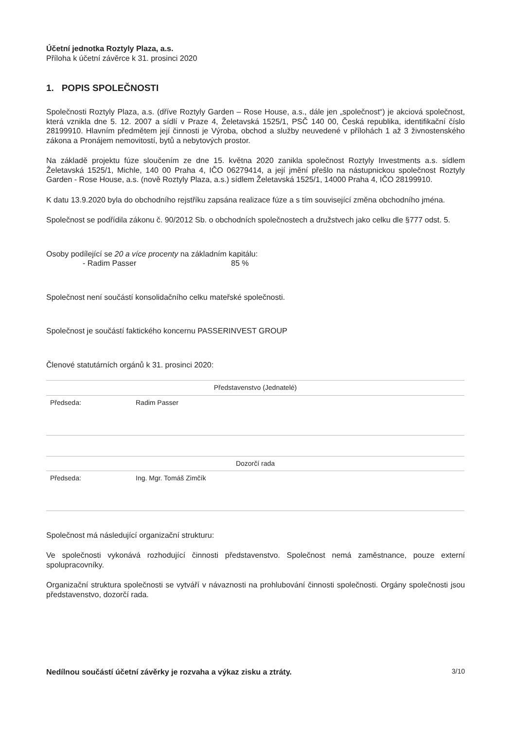Účetní jednotka Roztyly Plaza, a.s.
Příloha k účetní závěrce k 31. prosinci 2020
1. POPIS SPOLEČNOSTI
Společnosti Roztyly Plaza, a.s. (dříve Roztyly Garden – Rose House, a.s., dále jen „společnost“) je akciová společnost, která vznikla dne 5. 12. 2007 a sídlí v Praze 4, Želetavská 1525/1, PSČ 140 00, Česká republika, identifikační číslo 28199910. Hlavním předmětem její činnosti je Výroba, obchod a služby neuvedené v přílohách 1 až 3 živnostenského zákona a Pronájem nemovitostí, bytů a nebytových prostor.
Na základě projektu fúze sloučením ze dne 15. května 2020 zanikla společnost Roztyly Investments a.s. sídlem Želetavská 1525/1, Michle, 140 00 Praha 4, IČO 06279414, a její jmění přešlo na nástupnickou společnost Roztyly Garden - Rose House, a.s. (nově Roztyly Plaza, a.s.) sídlem Želetavská 1525/1, 14000 Praha 4, IČO 28199910.
K datu 13.9.2020 byla do obchodního rejstříku zapsána realizace fúze a s tím související změna obchodního jména.
Společnost se podřídila zákonu č. 90/2012 Sb. o obchodních společnostech a družstvech jako celku dle §777 odst. 5.
Osoby podílející se 20 a více procenty na základním kapitálu:
- Radim Passer 85 %
Společnost není součástí konsolidačního celku mateřské společnosti.
Společnost je součástí faktického koncernu PASSERINVEST GROUP
Členové statutárních orgánů k 31. prosinci 2020:
| Představenstvo (Jednatelé) | | |
| Předseda: | Radim Passer | |
| Dozorčí rada | | |
| Předseda: | Ing. Mgr. Tomáš Zimčík | |
Společnost má následující organizační strukturu:
Ve společnosti vykonává rozhodující činnosti představenstvo. Společnost nemá zaměstnance, pouze externí spolupracovníky.
Organizační struktura společnosti se vytváří v návaznosti na prohlubování činnosti společnosti. Orgány společnosti jsou představenstvo, dozorčí rada.
Nedílnou součástí účetní závěrky je rozvaha a výkaz zisku a ztráty. 3/10